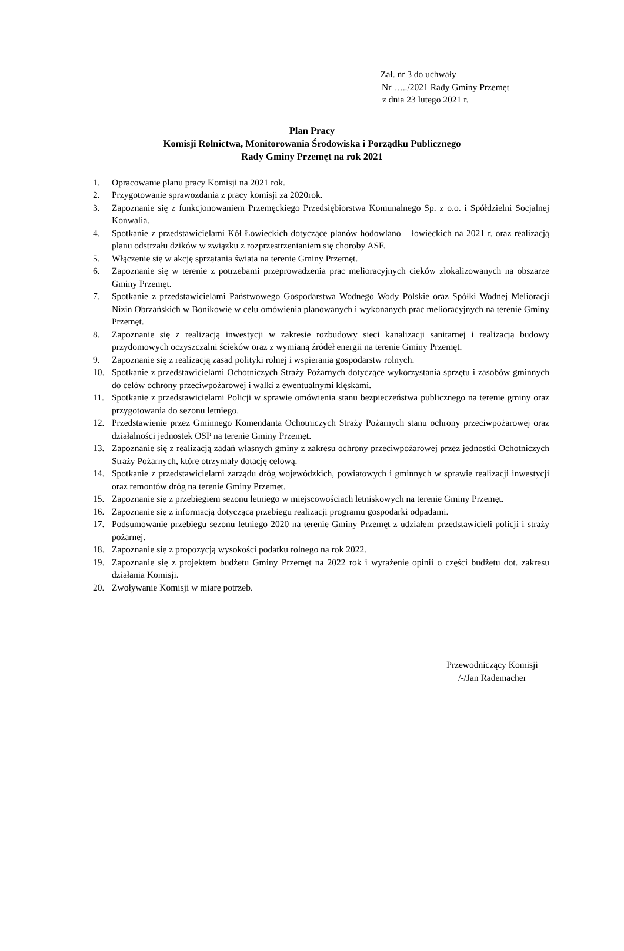Zał. nr 3 do uchwały
Nr …../2021 Rady Gminy Przemęt
z dnia 23 lutego 2021 r.
Plan Pracy
Komisji Rolnictwa, Monitorowania Środowiska i Porządku Publicznego
Rady Gminy Przemęt na rok 2021
1. Opracowanie planu pracy Komisji na 2021 rok.
2. Przygotowanie sprawozdania z pracy komisji za 2020rok.
3. Zapoznanie się z funkcjonowaniem Przemęckiego Przedsiębiorstwa Komunalnego Sp. z o.o. i Spółdzielni Socjalnej Konwalia.
4. Spotkanie z przedstawicielami Kół Łowieckich dotyczące planów hodowlano – łowieckich na 2021 r. oraz realizacją planu odstrzału dzików w związku z rozprzestrzenianiem się choroby ASF.
5. Włączenie się w akcję sprzątania świata na terenie Gminy Przemęt.
6. Zapoznanie się w terenie z potrzebami przeprowadzenia prac melioracyjnych cieków zlokalizowanych na obszarze Gminy Przemęt.
7. Spotkanie z przedstawicielami Państwowego Gospodarstwa Wodnego Wody Polskie oraz Spółki Wodnej Melioracji Nizin Obrzańskich w Bonikowie w celu omówienia planowanych i wykonanych prac melioracyjnych na terenie Gminy Przemęt.
8. Zapoznanie się z realizacją inwestycji w zakresie rozbudowy sieci kanalizacji sanitarnej i realizacją budowy przydomowych oczyszczalni ścieków oraz z wymianą źródeł energii na terenie Gminy Przemęt.
9. Zapoznanie się z realizacją zasad polityki rolnej i wspierania gospodarstw rolnych.
10. Spotkanie z przedstawicielami Ochotniczych Straży Pożarnych dotyczące wykorzystania sprzętu i zasobów gminnych do celów ochrony przeciwpożarowej i walki z ewentualnymi klęskami.
11. Spotkanie z przedstawicielami Policji w sprawie omówienia stanu bezpieczeństwa publicznego na terenie gminy oraz przygotowania do sezonu letniego.
12. Przedstawienie przez Gminnego Komendanta Ochotniczych Straży Pożarnych stanu ochrony przeciwpożarowej oraz działalności jednostek OSP na terenie Gminy Przemęt.
13. Zapoznanie się z realizacją zadań własnych gminy z zakresu ochrony przeciwpożarowej przez jednostki Ochotniczych Straży Pożarnych, które otrzymały dotację celową.
14. Spotkanie z przedstawicielami zarządu dróg wojewódzkich, powiatowych i gminnych w sprawie realizacji inwestycji oraz remontów dróg na terenie Gminy Przemęt.
15. Zapoznanie się z przebiegiem sezonu letniego w miejscowościach letniskowych na terenie Gminy Przemęt.
16. Zapoznanie się z informacją dotyczącą przebiegu realizacji programu gospodarki odpadami.
17. Podsumowanie przebiegu sezonu letniego 2020 na terenie Gminy Przemęt z udziałem przedstawicieli policji i straży pożarnej.
18. Zapoznanie się z propozycją wysokości podatku rolnego na rok 2022.
19. Zapoznanie się z projektem budżetu Gminy Przemęt na 2022 rok i wyrażenie opinii o części budżetu dot. zakresu działania Komisji.
20. Zwoływanie Komisji w miarę potrzeb.
Przewodniczący Komisji
/-/Jan Rademacher